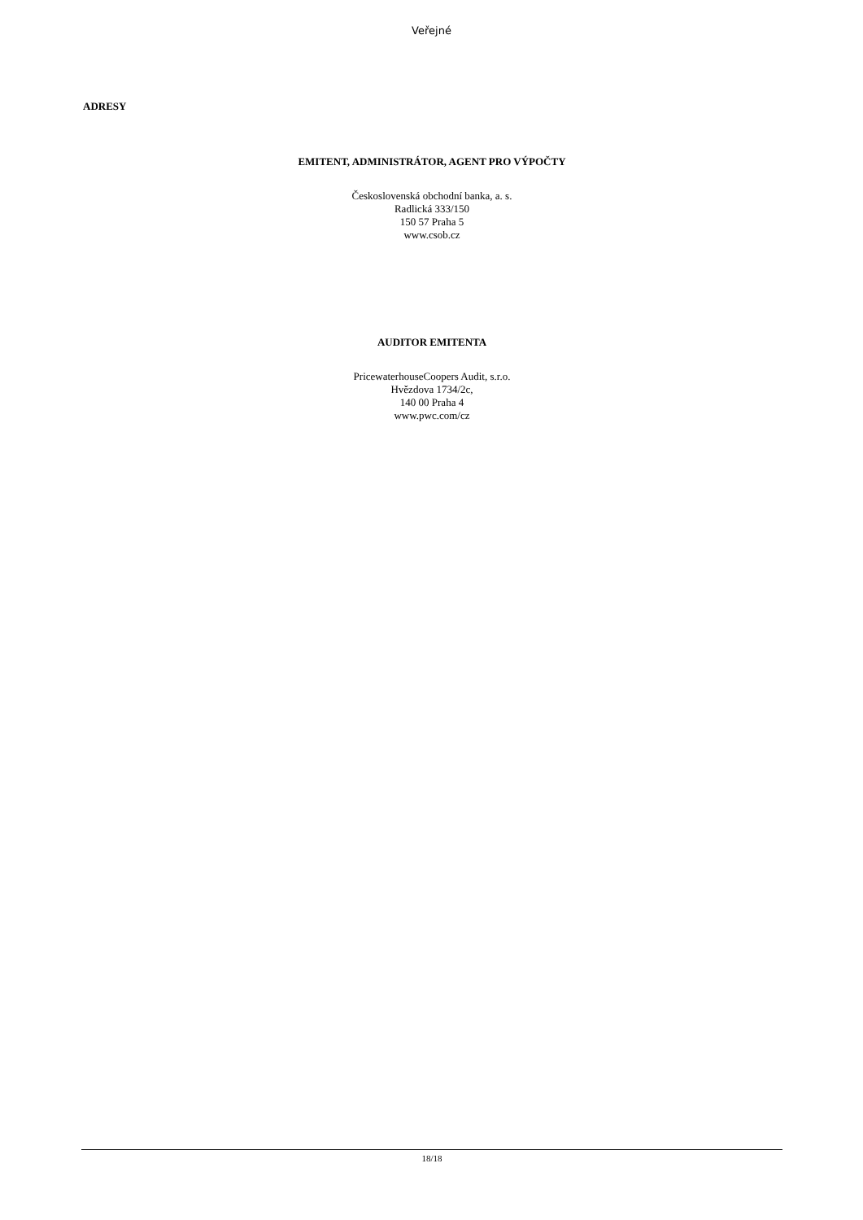Veřejné
ADRESY
EMITENT, ADMINISTRÁTOR, AGENT PRO VÝPOČTY
Československá obchodní banka, a. s.
Radlická 333/150
150 57 Praha 5
www.csob.cz
AUDITOR EMITENTA
PricewaterhouseCoopers Audit, s.r.o.
Hvězdova 1734/2c,
140 00 Praha 4
www.pwc.com/cz
18/18